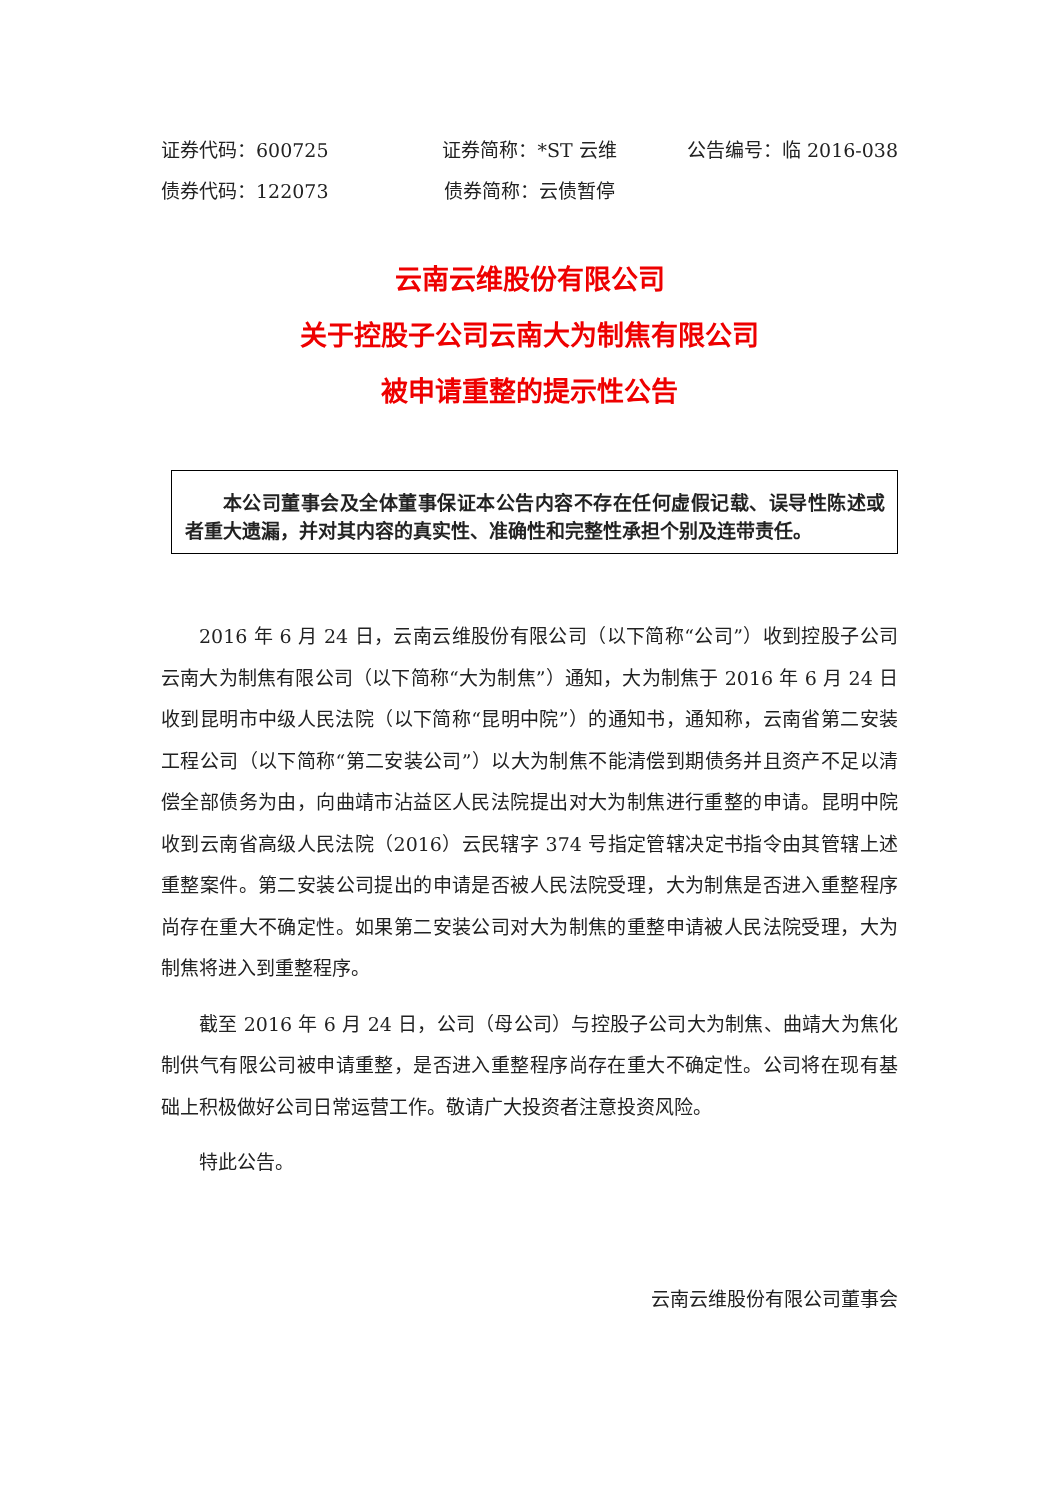证券代码：600725 证券简称：*ST 云维 公告编号：临 2016-038
债券代码：122073 债券简称：云债暂停
云南云维股份有限公司
关于控股子公司云南大为制焦有限公司
被申请重整的提示性公告
本公司董事会及全体董事保证本公告内容不存在任何虚假记载、误导性陈述或者重大遗漏，并对其内容的真实性、准确性和完整性承担个别及连带责任。
2016 年 6 月 24 日，云南云维股份有限公司（以下简称“公司”）收到控股子公司云南大为制焦有限公司（以下简称“大为制焦”）通知，大为制焦于 2016 年 6 月 24 日收到昆明市中级人民法院（以下简称“昆明中院”）的通知书，通知称，云南省第二安装工程公司（以下简称“第二安装公司”）以大为制焦不能清偿到期债务并且资产不足以清偿全部债务为由，向曲靖市沾益区人民法院提出对大为制焦进行重整的申请。昆明中院收到云南省高级人民法院（2016）云民辖字 374 号指定管辖决定书指令由其管辖上述重整案件。第二安装公司提出的申请是否被人民法院受理，大为制焦是否进入重整程序尚存在重大不确定性。如果第二安装公司对大为制焦的重整申请被人民法院受理，大为制焦将进入到重整程序。
截至 2016 年 6 月 24 日，公司（母公司）与控股子公司大为制焦、曲靖大为焦化制供气有限公司被申请重整，是否进入重整程序尚存在重大不确定性。公司将在现有基础上积极做好公司日常运营工作。敬请广大投资者注意投资风险。
特此公告。
云南云维股份有限公司董事会